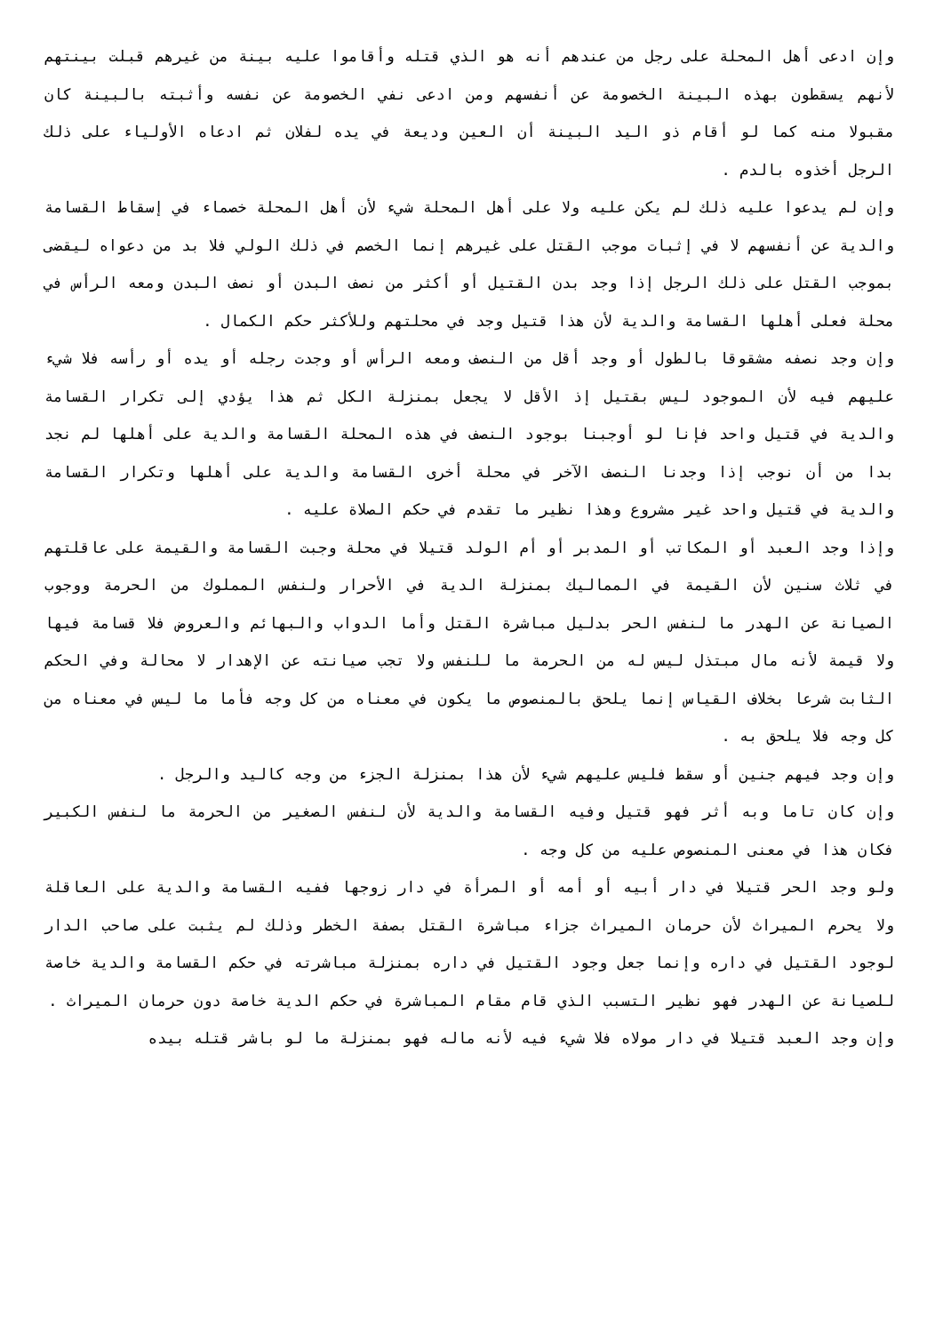وإن ادعى أهل المحلة على رجل من عندهم أنه هو الذي قتله وأقاموا عليه بينة من غيرهم قبلت بينتهم لأنهم يسقطون بهذه البينة الخصومة عن أنفسهم ومن ادعى نفي الخصومة عن نفسه وأثبته بالبينة كان مقبولا منه كما لو أقام ذو اليد البينة أن العين وديعة في يده لفلان ثم ادعاه الأولياء على ذلك الرجل أخذوه بالدم .
وإن لم يدعوا عليه ذلك لم يكن عليه ولا على أهل المحلة شيء لأن أهل المحلة خصماء في إسقاط القسامة والدية عن أنفسهم لا في إثبات موجب القتل على غيرهم إنما الخصم في ذلك الولي فلا بد من دعواه ليقضى بموجب القتل على ذلك الرجل إذا وجد بدن القتيل أو أكثر من نصف البدن أو نصف البدن ومعه الرأس في محلة فعلى أهلها القسامة والدية لأن هذا قتيل وجد في محلتهم وللأكثر حكم الكمال .
وإن وجد نصفه مشقوقا بالطول أو وجد أقل من النصف ومعه الرأس أو وجدت رجله أو يده أو رأسه فلا شيء عليهم فيه لأن الموجود ليس بقتيل إذ الأقل لا يجعل بمنزلة الكل ثم هذا يؤدي إلى تكرار القسامة والدية في قتيل واحد فإنا لو أوجبنا بوجود النصف في هذه المحلة القسامة والدية على أهلها لم نجد بدا من أن نوجب إذا وجدنا النصف الآخر في محلة أخرى القسامة والدية على أهلها وتكرار القسامة والدية في قتيل واحد غير مشروع وهذا نظير ما تقدم في حكم الصلاة عليه .
وإذا وجد العبد أو المكاتب أو المدبر أو أم الولد قتيلا في محلة وجبت القسامة والقيمة على عاقلتهم في ثلاث سنين لأن القيمة في المماليك بمنزلة الدية في الأحرار ولنفس المملوك من الحرمة ووجوب الصيانة عن الهدر ما لنفس الحر بدليل مباشرة القتل وأما الدواب والبهائم والعروض فلا قسامة فيها ولا قيمة لأنه مال مبتذل ليس له من الحرمة ما للنفس ولا تجب صيانته عن الإهدار لا محالة وفي الحكم الثابت شرعا بخلاف القياس إنما يلحق بالمنصوص ما يكون في معناه من كل وجه فأما ما ليس في معناه من كل وجه فلا يلحق به .
وإن وجد فيهم جنين أو سقط فليس عليهم شيء لأن هذا بمنزلة الجزء من وجه كاليد والرجل .
وإن كان تاما وبه أثر فهو قتيل وفيه القسامة والدية لأن لنفس الصغير من الحرمة ما لنفس الكبير فكان هذا في معنى المنصوص عليه من كل وجه .
ولو وجد الحر قتيلا في دار أبيه أو أمه أو المرأة في دار زوجها ففيه القسامة والدية على العاقلة ولا يحرم الميراث لأن حرمان الميراث جزاء مباشرة القتل بصفة الخطر وذلك لم يثبت على صاحب الدار لوجود القتيل في داره وإنما جعل وجود القتيل في داره بمنزلة مباشرته في حكم القسامة والدية خاصة للصيانة عن الهدر فهو نظير التسبب الذي قام مقام المباشرة في حكم الدية خاصة دون حرمان الميراث .
وإن وجد العبد قتيلا في دار مولاه فلا شيء فيه لأنه ماله فهو بمنزلة ما لو باشر قتله بيده